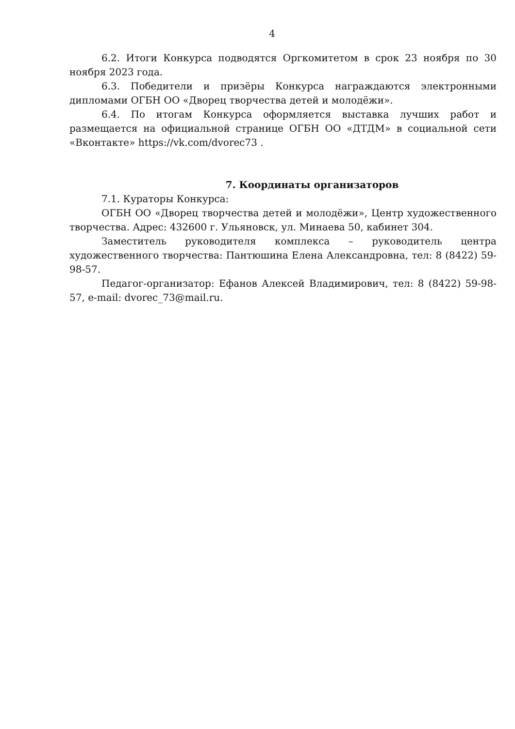4
6.2. Итоги Конкурса подводятся Оргкомитетом в срок 23 ноября по 30 ноября 2023 года.
6.3. Победители и призёры Конкурса награждаются электронными дипломами ОГБН ОО «Дворец творчества детей и молодёжи».
6.4. По итогам Конкурса оформляется выставка лучших работ и размещается на официальной странице ОГБН ОО «ДТДМ» в социальной сети «Вконтакте» https://vk.com/dvorec73 .
7. Координаты организаторов
7.1. Кураторы Конкурса:
ОГБН ОО «Дворец творчества детей и молодёжи», Центр художественного творчества. Адрес: 432600 г. Ульяновск, ул. Минаева 50, кабинет 304.
Заместитель руководителя комплекса – руководитель центра художественного творчества: Пантюшина Елена Александровна, тел: 8 (8422) 59-98-57.
Педагог-организатор: Ефанов Алексей Владимирович, тел: 8 (8422) 59-98-57, e-mail: dvorec_73@mail.ru.